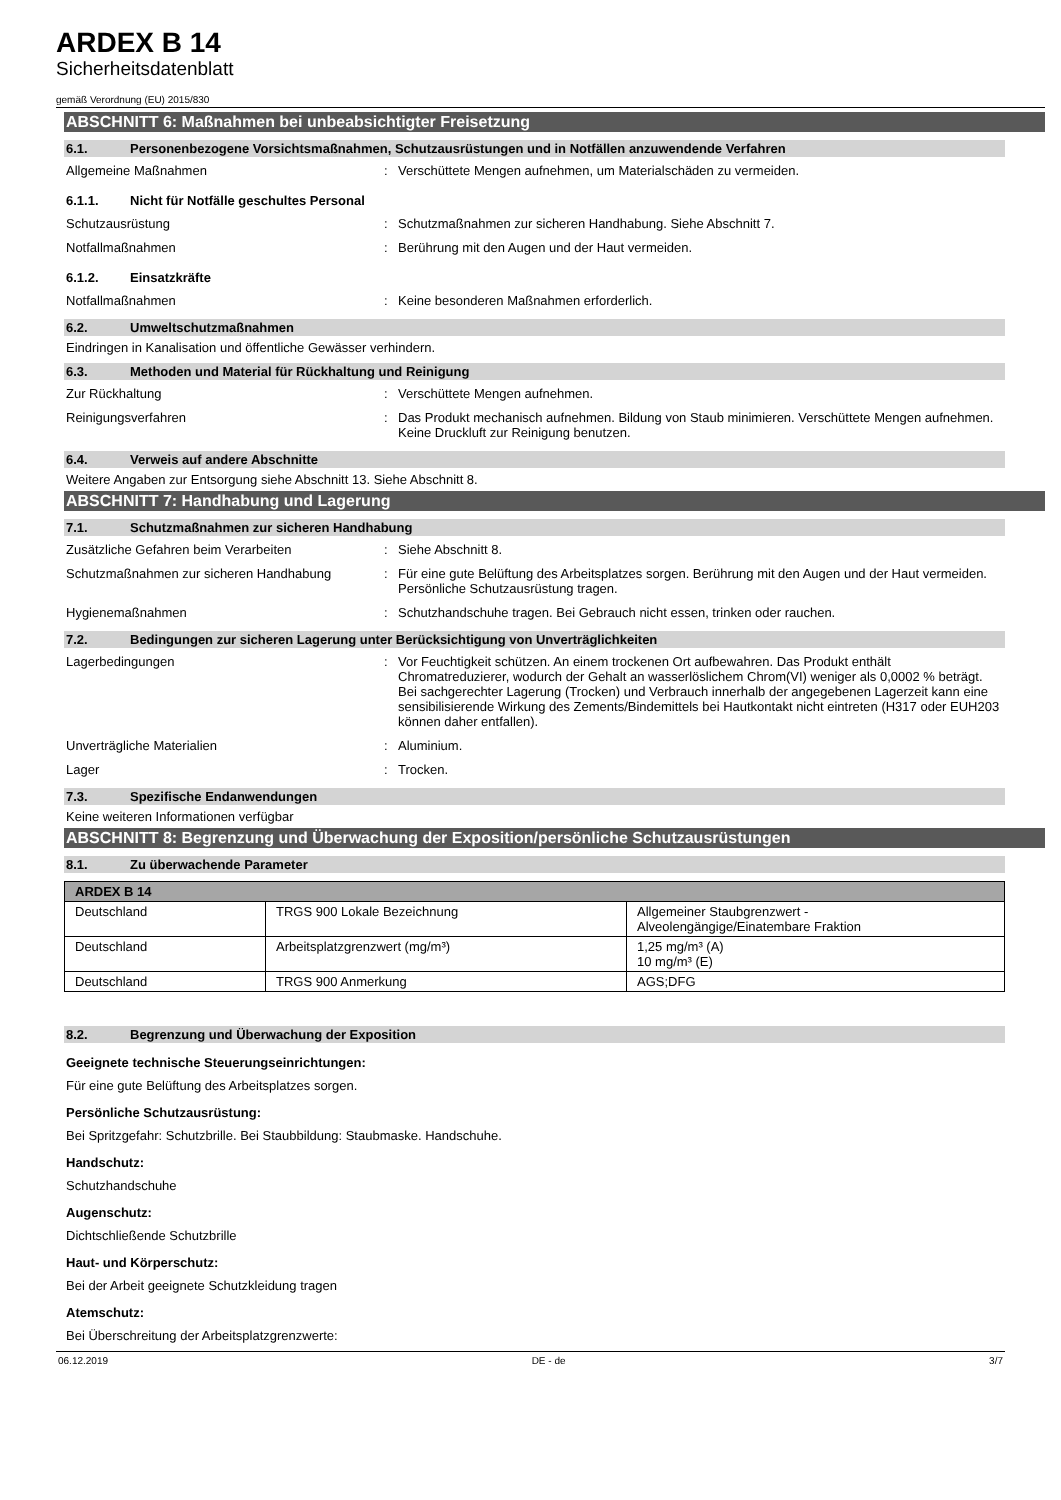ARDEX B 14
Sicherheitsdatenblatt
gemäß Verordnung (EU) 2015/830
ABSCHNITT 6: Maßnahmen bei unbeabsichtigter Freisetzung
6.1. Personenbezogene Vorsichtsmaßnahmen, Schutzausrüstungen und in Notfällen anzuwendende Verfahren
Allgemeine Maßnahmen: Verschüttete Mengen aufnehmen, um Materialschäden zu vermeiden.
6.1.1. Nicht für Notfälle geschultes Personal
Schutzausrüstung: Schutzmaßnahmen zur sicheren Handhabung. Siehe Abschnitt 7.
Notfallmaßnahmen: Berührung mit den Augen und der Haut vermeiden.
6.1.2. Einsatzkräfte
Notfallmaßnahmen: Keine besonderen Maßnahmen erforderlich.
6.2. Umweltschutzmaßnahmen
Eindringen in Kanalisation und öffentliche Gewässer verhindern.
6.3. Methoden und Material für Rückhaltung und Reinigung
Zur Rückhaltung: Verschüttete Mengen aufnehmen.
Reinigungsverfahren: Das Produkt mechanisch aufnehmen. Bildung von Staub minimieren. Verschüttete Mengen aufnehmen. Keine Druckluft zur Reinigung benutzen.
6.4. Verweis auf andere Abschnitte
Weitere Angaben zur Entsorgung siehe Abschnitt 13. Siehe Abschnitt 8.
ABSCHNITT 7: Handhabung und Lagerung
7.1. Schutzmaßnahmen zur sicheren Handhabung
Zusätzliche Gefahren beim Verarbeiten: Siehe Abschnitt 8.
Schutzmaßnahmen zur sicheren Handhabung: Für eine gute Belüftung des Arbeitsplatzes sorgen. Berührung mit den Augen und der Haut vermeiden. Persönliche Schutzausrüstung tragen.
Hygienemaßnahmen: Schutzhandschuhe tragen. Bei Gebrauch nicht essen, trinken oder rauchen.
7.2. Bedingungen zur sicheren Lagerung unter Berücksichtigung von Unverträglichkeiten
Lagerbedingungen: Vor Feuchtigkeit schützen. An einem trockenen Ort aufbewahren. Das Produkt enthält Chromatreduzierer, wodurch der Gehalt an wasserlöslichem Chrom(VI) weniger als 0,0002 % beträgt. Bei sachgerechter Lagerung (Trocken) und Verbrauch innerhalb der angegebenen Lagerzeit kann eine sensibilisierende Wirkung des Zements/Bindemittels bei Hautkontakt nicht eintreten (H317 oder EUH203 können daher entfallen).
Unverträgliche Materialien: Aluminium.
Lager: Trocken.
7.3. Spezifische Endanwendungen
Keine weiteren Informationen verfügbar
ABSCHNITT 8: Begrenzung und Überwachung der Exposition/persönliche Schutzausrüstungen
8.1. Zu überwachende Parameter
| ARDEX B 14 | | |
| --- | --- | --- |
| Deutschland | TRGS 900 Lokale Bezeichnung | Allgemeiner Staubgrenzwert - Alveolengängige/Einatembare Fraktion |
| Deutschland | Arbeitsplatzgrenzwert (mg/m³) | 1,25 mg/m³ (A) 10 mg/m³ (E) |
| Deutschland | TRGS 900 Anmerkung | AGS;DFG |
8.2. Begrenzung und Überwachung der Exposition
Geeignete technische Steuerungseinrichtungen:
Für eine gute Belüftung des Arbeitsplatzes sorgen.
Persönliche Schutzausrüstung:
Bei Spritzgefahr: Schutzbrille. Bei Staubbildung: Staubmaske. Handschuhe.
Handschutz:
Schutzhandschuhe
Augenschutz:
Dichtschließende Schutzbrille
Haut- und Körperschutz:
Bei der Arbeit geeignete Schutzkleidung tragen
Atemschutz:
Bei Überschreitung der Arbeitsplatzgrenzwerte:
06.12.2019 DE - de 3/7